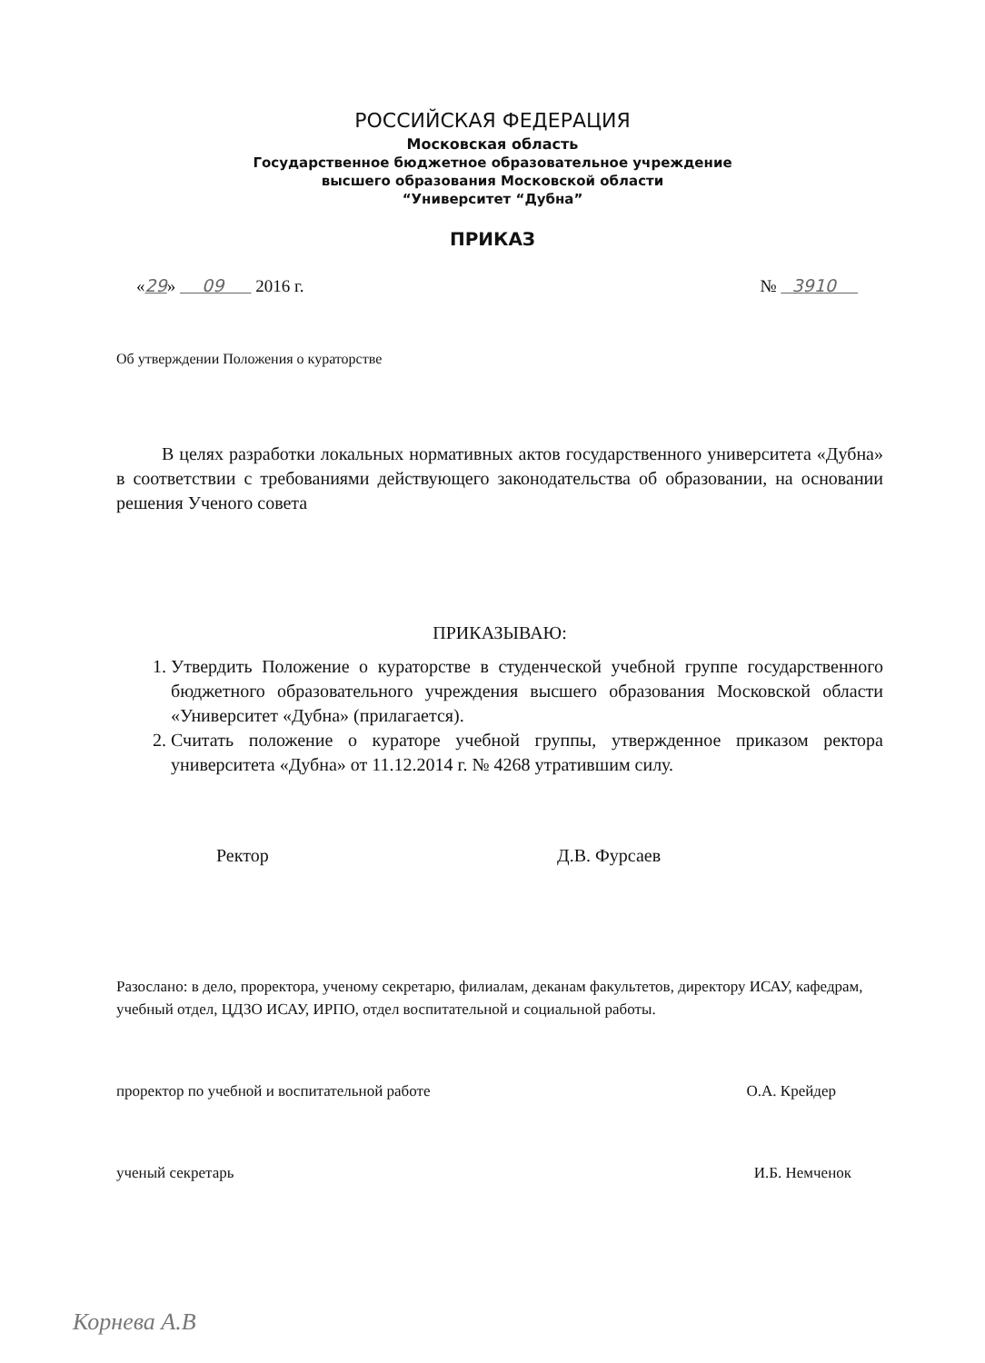РОССИЙСКАЯ ФЕДЕРАЦИЯ
Московская область
Государственное бюджетное образовательное учреждение
высшего образования Московской области
“Университет “Дубна”
ПРИКАЗ
«29» 09 2016 г. № 3910
Об утверждении Положения о кураторстве
В целях разработки локальных нормативных актов государственного университета «Дубна» в соответствии с требованиями действующего законодательства об образовании, на основании решения Ученого совета
ПРИКАЗЫВАЮ:
1. Утвердить Положение о кураторстве в студенческой учебной группе государственного бюджетного образовательного учреждения высшего образования Московской области «Университет «Дубна» (прилагается).
2. Считать положение о кураторе учебной группы, утвержденное приказом ректора университета «Дубна» от 11.12.2014 г. № 4268 утратившим силу.
Ректор Д.В. Фурсаев
Разослано: в дело, проректора, ученому секретарю, филиалам, деканам факультетов, директору ИСАУ, кафедрам, учебный отдел, ЦДЗО ИСАУ, ИРПО, отдел воспитательной и социальной работы.
проректор по учебной и воспитательной работе О.А. Крейдер
ученый секретарь И.Б. Немченок
Корнева А.В